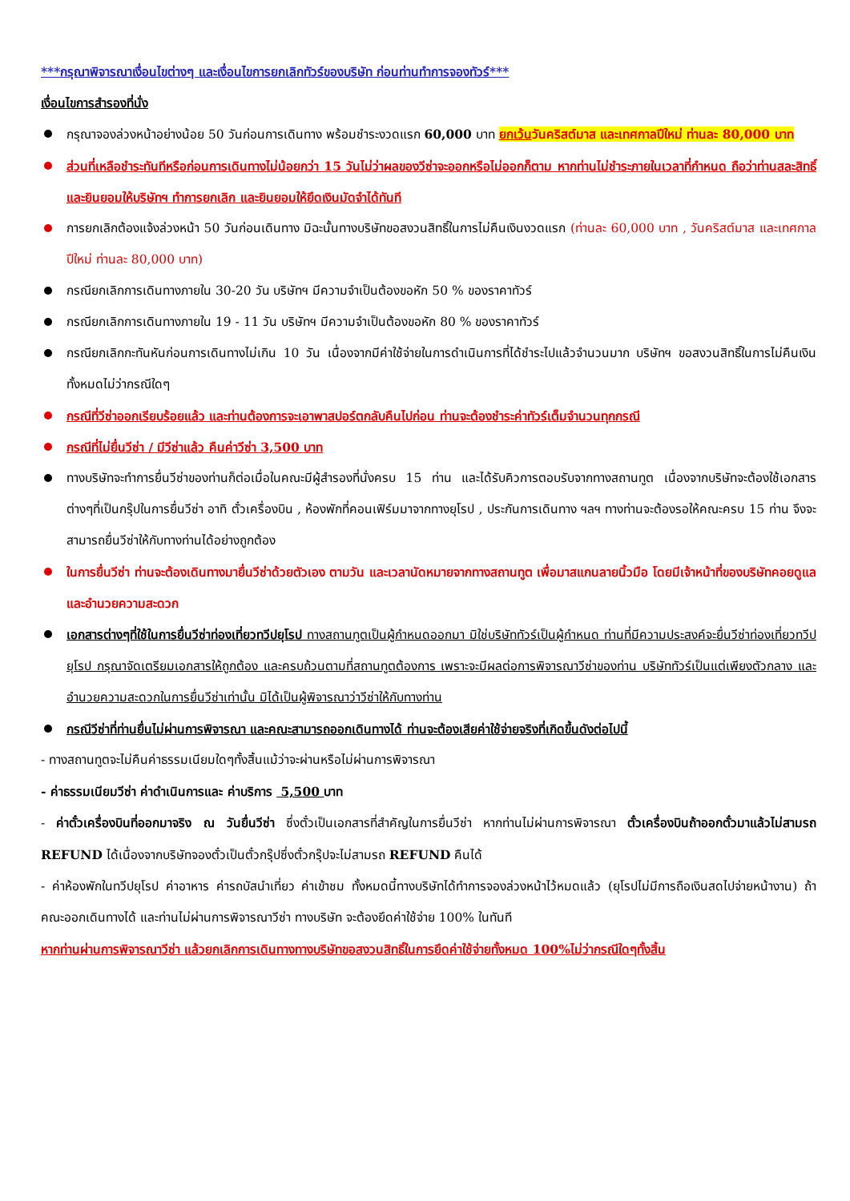***กรุณาพิจารณาเงื่อนไขต่างๆ และเงื่อนไขการยกเลิกทัวร์ของบริษัท ก่อนท่านทำการจองทัวร์***
เงื่อนไขการสำรองที่นั่ง
กรุณาจองล่วงหน้าอย่างน้อย 50 วันก่อนการเดินทาง พร้อมชำระงวดแรก 60,000 บาท ยกเว้นวันคริสต์มาส และเทศกาลปีใหม่ ท่านละ 80,000 บาท
ส่วนที่เหลือชำระทันทีหรือก่อนการเดินทางไม่น้อยกว่า 15 วันไม่ว่าผลของวีซ่าจะออกหรือไม่ออกก็ตาม หากท่านไม่ชำระภายในเวลาที่กำหนด ถือว่าท่านสละสิทธิ์ และยินยอมให้บริษัทฯ ทำการยกเลิก และยินยอมให้ยึดเงินมัดจำได้ทันที
การยกเลิกต้องแจ้งล่วงหน้า 50 วันก่อนเดินทาง มิฉะนั้นทางบริษัทขอสงวนสิทธิ์ในการไม่คืนเงินงวดแรก (ท่านละ 60,000 บาท , วันคริสต์มาส และเทศกาลปีใหม่ ท่านละ 80,000 บาท)
กรณียกเลิกการเดินทางภายใน 30-20 วัน บริษัทฯ มีความจำเป็นต้องขอหัก 50 % ของราคาทัวร์
กรณียกเลิกการเดินทางภายใน 19 - 11 วัน บริษัทฯ มีความจำเป็นต้องขอหัก 80 % ของราคาทัวร์
กรณียกเลิกกะทันหันก่อนการเดินทางไม่เกิน 10 วัน เนื่องจากมีค่าใช้จ่ายในการดำเนินการที่ได้ชำระไปแล้วจำนวนมาก บริษัทฯ ขอสงวนสิทธิ์ในการไม่คืนเงินทั้งหมดไม่ว่ากรณีใดๆ
กรณีที่วีซ่าออกเรียบร้อยแล้ว และท่านต้องการจะเอาพาสปอร์ตกลับคืนไปก่อน ท่านจะต้องชำระค่าทัวร์เต็มจำนวนทุกกรณี
กรณีที่ไม่ยื่นวีซ่า / มีวีซ่าแล้ว คืนค่าวีซ่า 3,500 บาท
ทางบริษัทจะทำการยื่นวีซ่าของท่านก็ต่อเมื่อในคณะมีผู้สำรองที่นั่งครบ 15 ท่าน และได้รับคิวการตอบรับจากทางสถานทูต เนื่องจากบริษัทจะต้องใช้เอกสารต่างๆที่เป็นกรุ๊ปในการยื่นวีซ่า อาทิ ตั๋วเครื่องบิน , ห้องพักที่คอนเฟิร์มมาจากทางยุโรป , ประกันการเดินทาง ฯลฯ ทางท่านจะต้องรอให้คณะครบ 15 ท่าน จึงจะสามารถยื่นวีซ่าให้กับทางท่านได้อย่างถูกต้อง
ในการยื่นวีซ่า ท่านจะต้องเดินทางมายื่นวีซ่าด้วยตัวเอง ตามวัน และเวลานัดหมายจากทางสถานทูต เพื่อมาสแกนลายนิ้วมือ โดยมีเจ้าหน้าที่ของบริษัทคอยดูแล และอำนวยความสะดวก
เอกสารต่างๆที่ใช้ในการยื่นวีซ่าท่องเที่ยวทวีปยุโรป ทางสถานทูตเป็นผู้กำหนดออกมา มิใช่บริษัททัวร์เป็นผู้กำหนด ท่านที่มีความประสงค์จะยื่นวีซ่าท่องเที่ยวทวีปยุโรป กรุณาจัดเตรียมเอกสารให้ถูกต้อง และครบถ้วนตามที่สถานทูตต้องการ เพราะจะมีผลต่อการพิจารณาวีซ่าของท่าน บริษัททัวร์เป็นแต่เพียงตัวกลาง และอำนวยความสะดวกในการยื่นวีซ่าเท่านั้น มิได้เป็นผู้พิจารณาว่าวีซ่าให้กับทางท่าน
กรณีวีซ่าที่ท่านยื่นไม่ผ่านการพิจารณา และคณะสามารถออกเดินทางได้ ท่านจะต้องเสียค่าใช้จ่ายจริงที่เกิดขึ้นดังต่อไปนี้
- ทางสถานทูตจะไม่คืนค่าธรรมเนียมใดๆทั้งสิ้นแม้ว่าจะผ่านหรือไม่ผ่านการพิจารณา
- ค่าธรรมเนียมวีซ่า ค่าดำเนินการและ ค่าบริการ 5,500 บาท
- ค่าตั๋วเครื่องบินที่ออกมาจริง ณ วันยื่นวีซ่า ซึ่งตั๋วเป็นเอกสารที่สำคัญในการยื่นวีซ่า หากท่านไม่ผ่านการพิจารณา ตั๋วเครื่องบินถ้าออกตั๋วมาแล้วไม่สามรถ REFUND ได้เนื่องจากบริษัทจองตั๋วเป็นตั๋วกรุ๊ปซึ่งตั๋วกรุ๊ปจะไม่สามรถ REFUND คืนได้
- ค่าห้องพักในทวีปยุโรป ค่าอาหาร ค่ารถบัสนำเที่ยว ค่าเข้าชม ทั้งหมดนี้ทางบริษัทได้ทำการจองล่วงหน้าไว้หมดแล้ว (ยุโรปไม่มีการถือเงินสดไปจ่ายหน้างาน) ถ้าคณะออกเดินทางได้ และท่านไม่ผ่านการพิจารณาวีซ่า ทางบริษัท จะต้องยึดค่าใช้จ่าย 100% ในทันที
หากท่านผ่านการพิจารณาวีซ่า แล้วยกเลิกการเดินทางทางบริษัทขอสงวนสิทธิ์ในการยึดค่าใช้จ่ายทั้งหมด 100%ไม่ว่ากรณีใดๆทั้งสิ้น